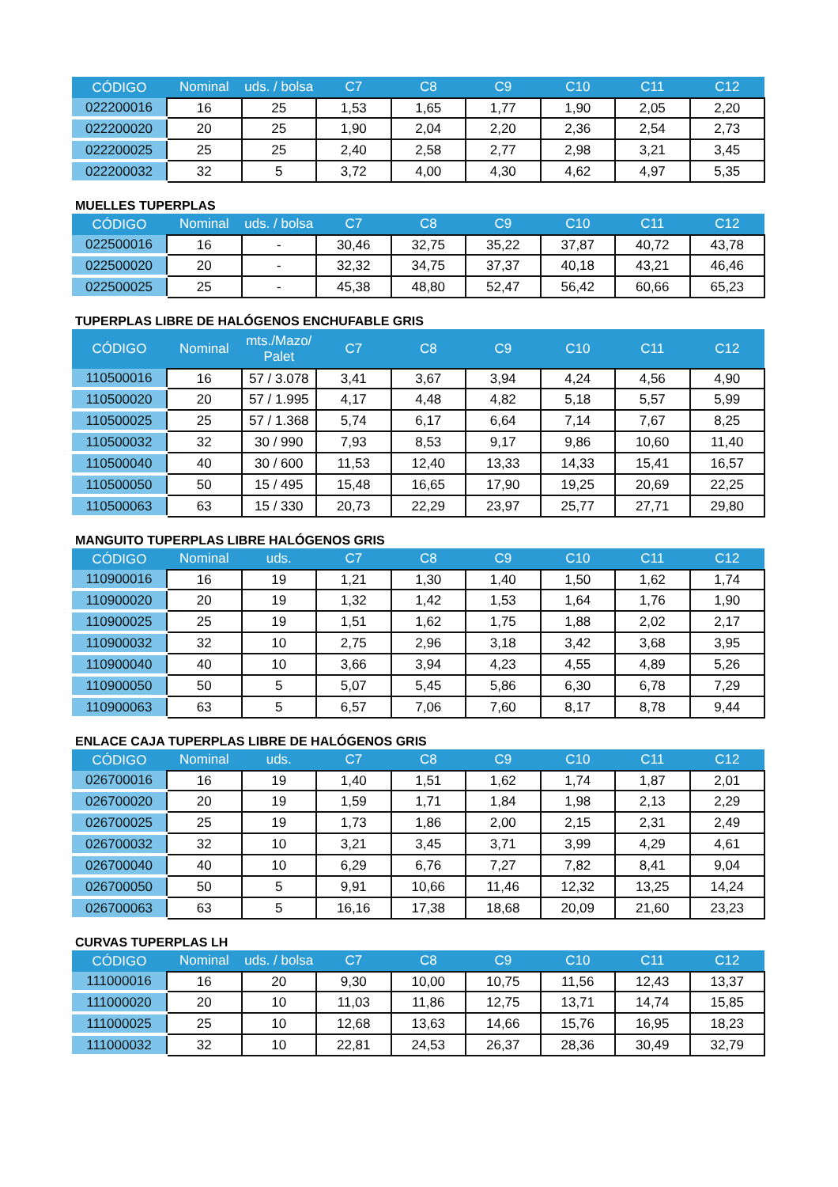| CÓDIGO | Nominal | uds. / bolsa | C7 | C8 | C9 | C10 | C11 | C12 |
| --- | --- | --- | --- | --- | --- | --- | --- | --- |
| 022200016 | 16 | 25 | 1,53 | 1,65 | 1,77 | 1,90 | 2,05 | 2,20 |
| 022200020 | 20 | 25 | 1,90 | 2,04 | 2,20 | 2,36 | 2,54 | 2,73 |
| 022200025 | 25 | 25 | 2,40 | 2,58 | 2,77 | 2,98 | 3,21 | 3,45 |
| 022200032 | 32 | 5 | 3,72 | 4,00 | 4,30 | 4,62 | 4,97 | 5,35 |
MUELLES TUPERPLAS
| CÓDIGO | Nominal | uds. / bolsa | C7 | C8 | C9 | C10 | C11 | C12 |
| --- | --- | --- | --- | --- | --- | --- | --- | --- |
| 022500016 | 16 | - | 30,46 | 32,75 | 35,22 | 37,87 | 40,72 | 43,78 |
| 022500020 | 20 | - | 32,32 | 34,75 | 37,37 | 40,18 | 43,21 | 46,46 |
| 022500025 | 25 | - | 45,38 | 48,80 | 52,47 | 56,42 | 60,66 | 65,23 |
TUPERPLAS LIBRE DE HALÓGENOS ENCHUFABLE GRIS
| CÓDIGO | Nominal | mts./Mazo/ Palet | C7 | C8 | C9 | C10 | C11 | C12 |
| --- | --- | --- | --- | --- | --- | --- | --- | --- |
| 110500016 | 16 | 57 / 3.078 | 3,41 | 3,67 | 3,94 | 4,24 | 4,56 | 4,90 |
| 110500020 | 20 | 57 / 1.995 | 4,17 | 4,48 | 4,82 | 5,18 | 5,57 | 5,99 |
| 110500025 | 25 | 57 / 1.368 | 5,74 | 6,17 | 6,64 | 7,14 | 7,67 | 8,25 |
| 110500032 | 32 | 30 / 990 | 7,93 | 8,53 | 9,17 | 9,86 | 10,60 | 11,40 |
| 110500040 | 40 | 30 / 600 | 11,53 | 12,40 | 13,33 | 14,33 | 15,41 | 16,57 |
| 110500050 | 50 | 15 / 495 | 15,48 | 16,65 | 17,90 | 19,25 | 20,69 | 22,25 |
| 110500063 | 63 | 15 / 330 | 20,73 | 22,29 | 23,97 | 25,77 | 27,71 | 29,80 |
MANGUITO TUPERPLAS LIBRE HALÓGENOS GRIS
| CÓDIGO | Nominal | uds. | C7 | C8 | C9 | C10 | C11 | C12 |
| --- | --- | --- | --- | --- | --- | --- | --- | --- |
| 110900016 | 16 | 19 | 1,21 | 1,30 | 1,40 | 1,50 | 1,62 | 1,74 |
| 110900020 | 20 | 19 | 1,32 | 1,42 | 1,53 | 1,64 | 1,76 | 1,90 |
| 110900025 | 25 | 19 | 1,51 | 1,62 | 1,75 | 1,88 | 2,02 | 2,17 |
| 110900032 | 32 | 10 | 2,75 | 2,96 | 3,18 | 3,42 | 3,68 | 3,95 |
| 110900040 | 40 | 10 | 3,66 | 3,94 | 4,23 | 4,55 | 4,89 | 5,26 |
| 110900050 | 50 | 5 | 5,07 | 5,45 | 5,86 | 6,30 | 6,78 | 7,29 |
| 110900063 | 63 | 5 | 6,57 | 7,06 | 7,60 | 8,17 | 8,78 | 9,44 |
ENLACE CAJA TUPERPLAS LIBRE DE HALÓGENOS GRIS
| CÓDIGO | Nominal | uds. | C7 | C8 | C9 | C10 | C11 | C12 |
| --- | --- | --- | --- | --- | --- | --- | --- | --- |
| 026700016 | 16 | 19 | 1,40 | 1,51 | 1,62 | 1,74 | 1,87 | 2,01 |
| 026700020 | 20 | 19 | 1,59 | 1,71 | 1,84 | 1,98 | 2,13 | 2,29 |
| 026700025 | 25 | 19 | 1,73 | 1,86 | 2,00 | 2,15 | 2,31 | 2,49 |
| 026700032 | 32 | 10 | 3,21 | 3,45 | 3,71 | 3,99 | 4,29 | 4,61 |
| 026700040 | 40 | 10 | 6,29 | 6,76 | 7,27 | 7,82 | 8,41 | 9,04 |
| 026700050 | 50 | 5 | 9,91 | 10,66 | 11,46 | 12,32 | 13,25 | 14,24 |
| 026700063 | 63 | 5 | 16,16 | 17,38 | 18,68 | 20,09 | 21,60 | 23,23 |
CURVAS TUPERPLAS LH
| CÓDIGO | Nominal | uds. / bolsa | C7 | C8 | C9 | C10 | C11 | C12 |
| --- | --- | --- | --- | --- | --- | --- | --- | --- |
| 111000016 | 16 | 20 | 9,30 | 10,00 | 10,75 | 11,56 | 12,43 | 13,37 |
| 111000020 | 20 | 10 | 11,03 | 11,86 | 12,75 | 13,71 | 14,74 | 15,85 |
| 111000025 | 25 | 10 | 12,68 | 13,63 | 14,66 | 15,76 | 16,95 | 18,23 |
| 111000032 | 32 | 10 | 22,81 | 24,53 | 26,37 | 28,36 | 30,49 | 32,79 |